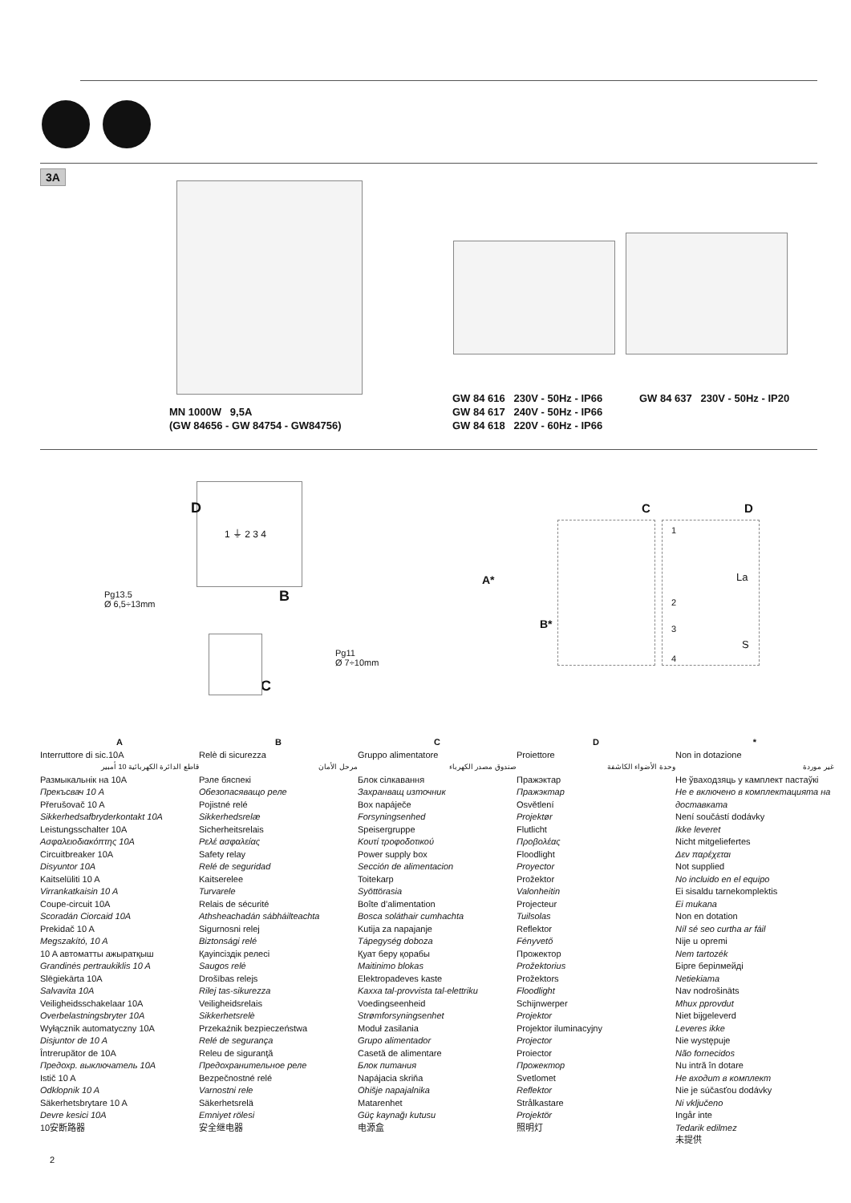3A
MN 1000W 9,5A
(GW 84656 - GW 84754 - GW84756)
GW 84 616 230V - 50Hz - IP66
GW 84 617 240V - 50Hz - IP66
GW 84 618 220V - 60Hz - IP66
GW 84 637 230V - 50Hz - IP20
D
1 ⏚ 2 3 4
Pg13.5
Ø 6,5÷13mm
B
Pg11
Ø 7÷10mm
C
C D
A*
B*
1
2
3
4
La
S
A
Interruttore di sic.10A
قاطع الدائرة الكهربائية 10 أمبير
Размыкальнік на 10A
Прекъсвач 10 A
Přerušovač 10 A
Sikkerhedsafbryderkontakt 10A
Leistungsschalter 10A
Ασφαλειοδιακόπτης 10A
Circuitbreaker 10A
Disyuntor 10A
Kaitselüliti 10 A
Virrankatkaisin 10 A
Coupe-circuit 10A
Scoradán Ciorcaid 10A
Prekidač 10 A
Megszakító, 10 A
10 A автоматты ажыратқыш
Grandinės pertraukiklis 10 A
Slēgiekārta 10A
Salvavita 10A
Veiligheidsschakelaar 10A
Overbelastningsbryter 10A
Wyłącznik automatyczny 10A
Disjuntor de 10 A
Întrerupător de 10A
Предохр. выключатель 10A
Istič 10 A
Odklopnik 10 A
Säkerhetsbrytare 10 A
Devre kesici 10A
10安断路器
B
Relè di sicurezza
مرحل الأمان
Рэле бяспекі
Обезопасяващо реле
Pojistné relé
Sikkerhedsrelæ
Sicherheitsrelais
Ρελέ ασφαλείας
Safety relay
Relé de seguridad
Kaitserelee
Turvarele
Relais de sécurité
Athsheachadán sábháilteachta
Sigurnosni relej
Biztonsági relé
Қауіпсіздік релесі
Saugos relė
Drošības relejs
Rilej tas-sikurezza
Veiligheidsrelais
Sikkerhetsrelè
Przekaźnik bezpieczeństwa
Relé de segurança
Releu de siguranţă
Предохранительное реле
Bezpečnostné relé
Varnostni rele
Säkerhetsrelä
Emniyet rölesi
安全继电器
C
Gruppo alimentatore
صندوق مصدر الكهرباء
Блок сілкавання
Захранващ източник
Box napáječe
Forsyningsenhed
Speisergruppe
Κουτί τροφοδοτικού
Power supply box
Sección de alimentacion
Toitekarp
Syöttörasia
Boîte d’alimentation
Bosca soláthair cumhachta
Kutija za napajanje
Tápegység doboza
Қуат беру қорабы
Maitinimo blokas
Elektropadeves kaste
Kaxxa tal-provvista tal-elettriku
Voedingseenheid
Strømforsyningsenhet
Moduł zasilania
Grupo alimentador
Casetă de alimentare
Блок питания
Napájacia skriňa
Ohišje napajalnika
Matarenhet
Güç kaynağı kutusu
电源盒
D
Proiettore
وحدة الأضواء الكاشفة
Пражэктар
Пражэктар
Osvětlení
Projektør
Flutlicht
Προβολέας
Floodlight
Proyector
Prožektor
Valonheitin
Projecteur
Tuilsolas
Reflektor
Fényvető
Прожектор
Prožektorius
Prožektors
Floodlight
Schijnwerper
Projektor
Projektor iluminacyjny
Projector
Proiector
Прожектор
Svetlomet
Reflektor
Strålkastare
Projektör
照明灯
*
Non in dotazione
غير موردة
Не ўваходзяць у камплект пастаўкі
Не е включено в комплектацията на доставката
Není součástí dodávky
Ikke leveret
Nicht mitgeliefertes
Δεν παρέχεται
Not supplied
No incluido en el equipo
Ei sisaldu tarnekomplektis
Ei mukana
Non en dotation
Níl sé seo curtha ar fáil
Nije u opremi
Nem tartozék
Бірге берілмейді
Netiekiama
Nav nodrošināts
Mhux pprovdut
Niet bijgeleverd
Leveres ikke
Nie występuje
Não fornecidos
Nu intră în dotare
Не входит в комплект
Nie je súčasťou dodávky
Ni vključeno
Ingår inte
Tedarik edilmez
未提供
2